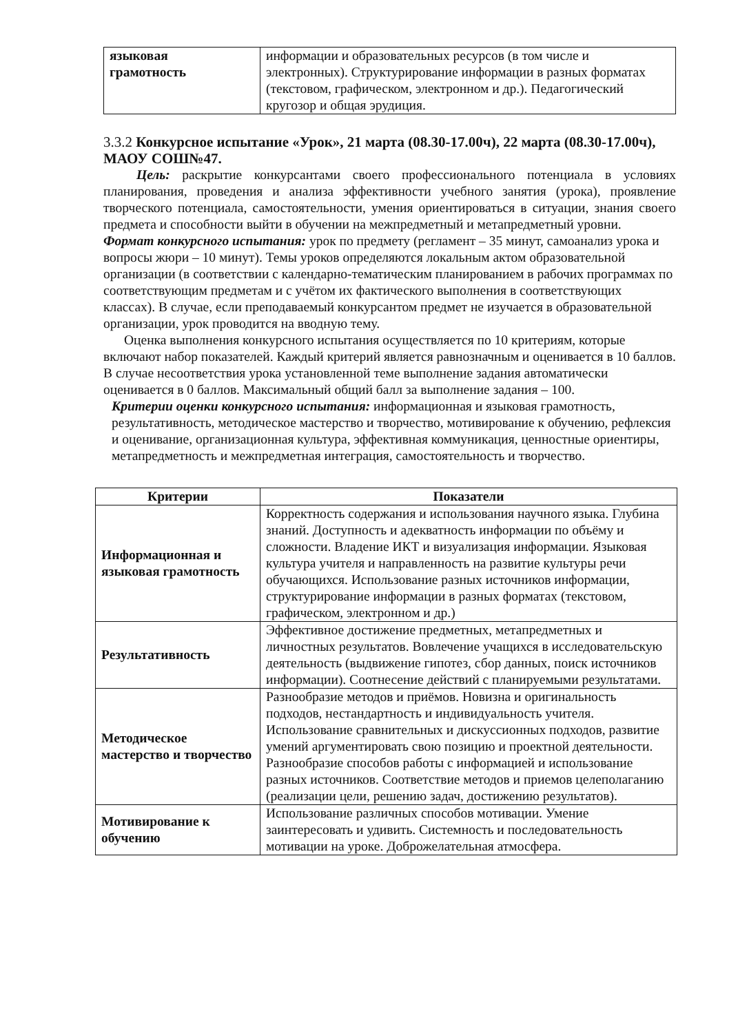| языковая грамотность | информации и образовательных ресурсов (в том числе и электронных). Структурирование информации в разных форматах (текстовом, графическом, электронном и др.). Педагогический кругозор и общая эрудиция. |
3.3.2 Конкурсное испытание «Урок», 21 марта (08.30-17.00ч), 22 марта (08.30-17.00ч), МАОУ СОШ№47.
Цель: раскрытие конкурсантами своего профессионального потенциала в условиях планирования, проведения и анализа эффективности учебного занятия (урока), проявление творческого потенциала, самостоятельности, умения ориентироваться в ситуации, знания своего предмета и способности выйти в обучении на межпредметный и метапредметный уровни.
Формат конкурсного испытания: урок по предмету (регламент – 35 минут, самоанализ урока и вопросы жюри – 10 минут). Темы уроков определяются локальным актом образовательной организации (в соответствии с календарно-тематическим планированием в рабочих программах по соответствующим предметам и с учётом их фактического выполнения в соответствующих классах). В случае, если преподаваемый конкурсантом предмет не изучается в образовательной организации, урок проводится на вводную тему.
Оценка выполнения конкурсного испытания осуществляется по 10 критериям, которые включают набор показателей. Каждый критерий является равнозначным и оценивается в 10 баллов. В случае несоответствия урока установленной теме выполнение задания автоматически оценивается в 0 баллов. Максимальный общий балл за выполнение задания – 100.
Критерии оценки конкурсного испытания: информационная и языковая грамотность, результативность, методическое мастерство и творчество, мотивирование к обучению, рефлексия и оценивание, организационная культура, эффективная коммуникация, ценностные ориентиры, метапредметность и межпредметная интеграция, самостоятельность и творчество.
| Критерии | Показатели |
| --- | --- |
| Информационная и языковая грамотность | Корректность содержания и использования научного языка. Глубина знаний. Доступность и адекватность информации по объёму и сложности. Владение ИКТ и визуализация информации. Языковая культура учителя и направленность на развитие культуры речи обучающихся. Использование разных источников информации, структурирование информации в разных форматах (текстовом, графическом, электронном и др.) |
| Результативность | Эффективное достижение предметных, метапредметных и личностных результатов. Вовлечение учащихся в исследовательскую деятельность (выдвижение гипотез, сбор данных, поиск источников информации). Соотнесение действий с планируемыми результатами. |
| Методическое мастерство и творчество | Разнообразие методов и приёмов. Новизна и оригинальность подходов, нестандартность и индивидуальность учителя. Использование сравнительных и дискуссионных подходов, развитие умений аргументировать свою позицию и проектной деятельности. Разнообразие способов работы с информацией и использование разных источников. Соответствие методов и приемов целеполаганию (реализации цели, решению задач, достижению результатов). |
| Мотивирование к обучению | Использование различных способов мотивации. Умение заинтересовать и удивить. Системность и последовательность мотивации на уроке. Доброжелательная атмосфера. |